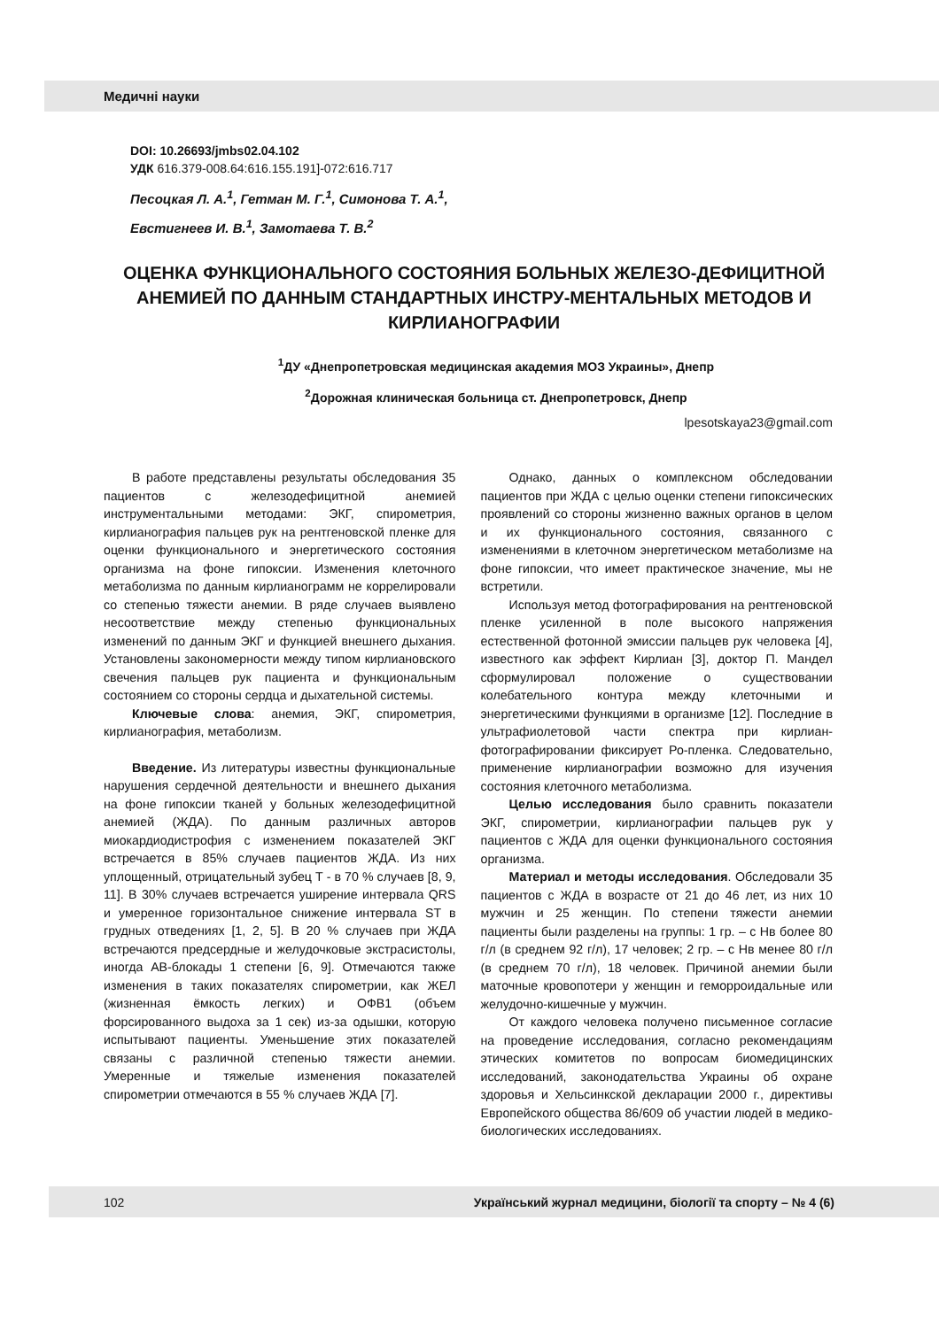Медичні науки
DOI: 10.26693/jmbs02.04.102
УДК 616.379-008.64:616.155.191]-072:616.717
Песоцкая Л. А.<sup>1</sup>, Гетман М. Г.<sup>1</sup>, Симонова Т. А.<sup>1</sup>,
Евстигнеев И. В.<sup>1</sup>, Замотаева Т. В.<sup>2</sup>
ОЦЕНКА ФУНКЦИОНАЛЬНОГО СОСТОЯНИЯ БОЛЬНЫХ ЖЕЛЕЗО-ДЕФИЦИТНОЙ АНЕМИЕЙ ПО ДАННЫМ СТАНДАРТНЫХ ИНСТРУ-МЕНТАЛЬНЫХ МЕТОДОВ И КИРЛИАНОГРАФИИ
<sup>1</sup> ДУ «Днепропетровская медицинская академия МОЗ Украины», Днепр
<sup>2</sup> Дорожная клиническая больница ст. Днепропетровск, Днепр
lpesotskaya23@gmail.com
В работе представлены результаты обследования 35 пациентов с железодефицитной анемией инструментальными методами: ЭКГ, спирометрия, кирлианография пальцев рук на рентгеновской пленке для оценки функционального и энергетического состояния организма на фоне гипоксии. Изменения клеточного метаболизма по данным кирлианограмм не коррелировали со степенью тяжести анемии. В ряде случаев выявлено несоответствие между степенью функциональных изменений по данным ЭКГ и функцией внешнего дыхания. Установлены закономерности между типом кирлиановского свечения пальцев рук пациента и функциональным состоянием со стороны сердца и дыхательной системы.
Ключевые слова: анемия, ЭКГ, спирометрия, кирлианография, метаболизм.
Введение. Из литературы известны функциональные нарушения сердечной деятельности и внешнего дыхания на фоне гипоксии тканей у больных железодефицитной анемией (ЖДА). По данным различных авторов миокардиодистрофия с изменением показателей ЭКГ встречается в 85% случаев пациентов ЖДА. Из них уплощенный, отрицательный зубец Т - в 70 % случаев [8, 9, 11]. В 30% случаев встречается уширение интервала QRS и умеренное горизонтальное снижение интервала ST в грудных отведениях [1, 2, 5]. В 20 % случаев при ЖДА встречаются предсердные и желудочковые экстрасистолы, иногда АВ-блокады 1 степени [6, 9]. Отмечаются также изменения в таких показателях спирометрии, как ЖЕЛ (жизненная ёмкость легких) и ОФВ1 (объем форсированного выдоха за 1 сек) из-за одышки, которую испытывают пациенты. Уменьшение этих показателей связаны с различной степенью тяжести анемии. Умеренные и тяжелые изменения показателей спирометрии отмечаются в 55 % случаев ЖДА [7].
Однако, данных о комплексном обследовании пациентов при ЖДА с целью оценки степени гипоксических проявлений со стороны жизненно важных органов в целом и их функционального состояния, связанного с изменениями в клеточном энергетическом метаболизме на фоне гипоксии, что имеет практическое значение, мы не встретили.
Используя метод фотографирования на рентгеновской пленке усиленной в поле высокого напряжения естественной фотонной эмиссии пальцев рук человека [4], известного как эффект Кирлиан [3], доктор П. Мандел сформулировал положение о существовании колебательного контура между клеточными и энергетическими функциями в организме [12]. Последние в ультрафиолетовой части спектра при кирлиан-фотографировании фиксирует Ро-пленка. Следовательно, применение кирлианографии возможно для изучения состояния клеточного метаболизма.
Целью исследования было сравнить показатели ЭКГ, спирометрии, кирлианографии пальцев рук у пациентов с ЖДА для оценки функционального состояния организма.
Материал и методы исследования. Обследовали 35 пациентов с ЖДА в возрасте от 21 до 46 лет, из них 10 мужчин и 25 женщин. По степени тяжести анемии пациенты были разделены на группы: 1 гр. – с Нв более 80 г/л (в среднем 92 г/л), 17 человек; 2 гр. – с Нв менее 80 г/л (в среднем 70 г/л), 18 человек. Причиной анемии были маточные кровопотери у женщин и геморроидальные или желудочно-кишечные у мужчин.
От каждого человека получено письменное согласие на проведение исследования, согласно рекомендациям этических комитетов по вопросам биомедицинских исследований, законодательства Украины об охране здоровья и Хельсинкской декларации 2000 г., директивы Европейского общества 86/609 об участии людей в медико-биологических исследованиях.
102 Український журнал медицини, біології та спорту – № 4 (6)